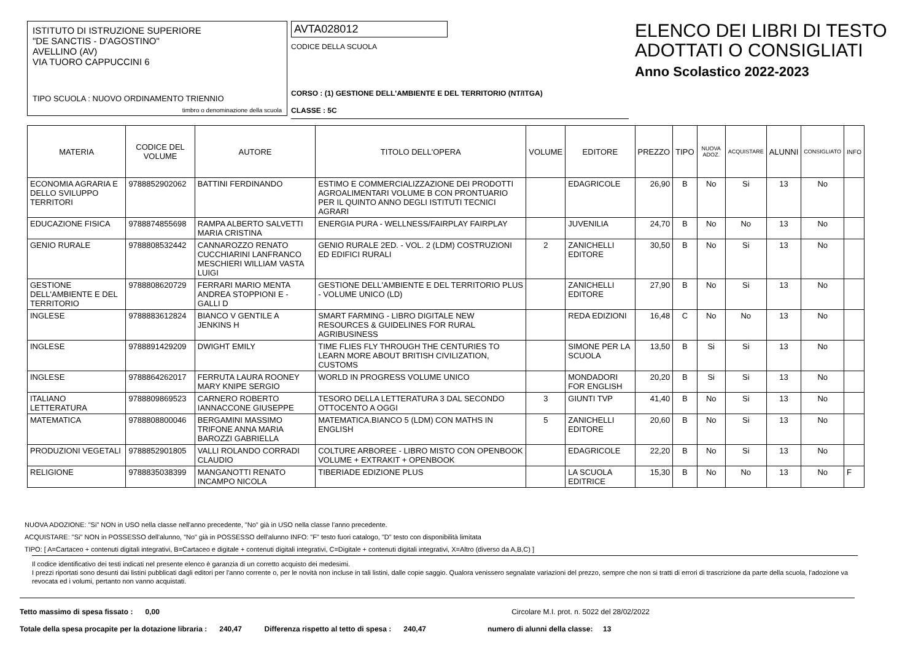ISTITUTO DI ISTRUZIONE SUPERIORE
"DE SANCTIS - D'AGOSTINO"
AVELLINO (AV)
VIA TUORO CAPPUCCINI 6
TIPO SCUOLA : NUOVO ORDINAMENTO TRIENNIO
timbro o denominazione della scuola
AVTA028012
CODICE DELLA SCUOLA
CORSO : (1) GESTIONE DELL'AMBIENTE E DEL TERRITORIO (NT/ITGA)
CLASSE : 5C
ELENCO DEI LIBRI DI TESTO
ADOTTATI O CONSIGLIATI
Anno Scolastico 2022-2023
| MATERIA | CODICE DEL VOLUME | AUTORE | TITOLO DELL'OPERA | VOLUME | EDITORE | PREZZO | TIPO | NUOVA ADOZ. | ACQUISTARE | ALUNNI | CONSIGLIATO | INFO |
| --- | --- | --- | --- | --- | --- | --- | --- | --- | --- | --- | --- | --- |
| ECONOMIA AGRARIA E DELLO SVILUPPO TERRITORI | 9788852902062 | BATTINI FERDINANDO | ESTIMO E COMMERCIALIZZAZIONE DEI PRODOTTI AGROALIMENTARI VOLUME B CON PRONTUARIO PER IL QUINTO ANNO DEGLI ISTITUTI TECNICI AGRARI | | EDAGRICOLE | 26,90 | B | No | Si | 13 | No | |
| EDUCAZIONE FISICA | 9788874855698 | RAMPA ALBERTO SALVETTI MARIA CRISTINA | ENERGIA PURA - WELLNESS/FAIRPLAY FAIRPLAY | | JUVENILIA | 24,70 | B | No | No | 13 | No | |
| GENIO RURALE | 9788808532442 | CANNAROZZO RENATO CUCCHIARINI LANFRANCO MESCHIERI WILLIAM VASTA LUIGI | GENIO RURALE 2ED. - VOL. 2 (LDM) COSTRUZIONI ED EDIFICI RURALI | 2 | ZANICHELLI EDITORE | 30,50 | B | No | Si | 13 | No | |
| GESTIONE DELL'AMBIENTE E DEL TERRITORIO | 9788808620729 | FERRARI MARIO MENTA ANDREA STOPPIONI E - GALLI D | GESTIONE DELL'AMBIENTE E DEL TERRITORIO PLUS - VOLUME UNICO (LD) | | ZANICHELLI EDITORE | 27,90 | B | No | Si | 13 | No | |
| INGLESE | 9788883612824 | BIANCO V GENTILE A JENKINS H | SMART FARMING - LIBRO DIGITALE NEW RESOURCES & GUIDELINES FOR RURAL AGRIBUSINESS | | REDA EDIZIONI | 16,48 | C | No | No | 13 | No | |
| INGLESE | 9788891429209 | DWIGHT EMILY | TIME FLIES FLY THROUGH THE CENTURIES TO LEARN MORE ABOUT BRITISH CIVILIZATION, CUSTOMS | | SIMONE PER LA SCUOLA | 13,50 | B | Si | Si | 13 | No | |
| INGLESE | 9788864262017 | FERRUTA LAURA ROONEY MARY KNIPE SERGIO | WORLD IN PROGRESS VOLUME UNICO | | MONDADORI FOR ENGLISH | 20,20 | B | Si | Si | 13 | No | |
| ITALIANO LETTERATURA | 9788809869523 | CARNERO ROBERTO IANNACCONE GIUSEPPE | TESORO DELLA LETTERATURA 3 DAL SECONDO OTTOCENTO A OGGI | 3 | GIUNTI TVP | 41,40 | B | No | Si | 13 | No | |
| MATEMATICA | 9788808800046 | BERGAMINI MASSIMO TRIFONE ANNA MARIA BAROZZI GABRIELLA | MATEMATICA.BIANCO 5 (LDM) CON MATHS IN ENGLISH | 5 | ZANICHELLI EDITORE | 20,60 | B | No | Si | 13 | No | |
| PRODUZIONI VEGETALI | 9788852901805 | VALLI ROLANDO CORRADI CLAUDIO | COLTURE ARBOREE - LIBRO MISTO CON OPENBOOK VOLUME + EXTRAKIT + OPENBOOK | | EDAGRICOLE | 22,20 | B | No | Si | 13 | No | |
| RELIGIONE | 9788835038399 | MANGANOTTI RENATO INCAMPO NICOLA | TIBERIADE EDIZIONE PLUS | | LA SCUOLA EDITRICE | 15,30 | B | No | No | 13 | No | F |
NUOVA ADOZIONE: "Si" NON in USO nella classe nell'anno precedente, "No" già in USO nella classe l'anno precedente.
ACQUISTARE: "Si" NON in POSSESSO dell'alunno, "No" già in POSSESSO dell'alunno INFO: "F" testo fuori catalogo, "D" testo con disponibilità limitata
TIPO: [ A=Cartaceo + contenuti digitali integrativi, B=Cartaceo e digitale + contenuti digitali integrativi, C=Digitale + contenuti digitali integrativi, X=Altro (diverso da A,B,C) ]
Il codice identificativo dei testi indicati nel presente elenco è garanzia di un corretto acquisto dei medesimi.
I prezzi riportati sono desunti dai listini pubblicati dagli editori per l'anno corrente o, per le novità non incluse in tali listini, dalle copie saggio. Qualora venissero segnalate variazioni del prezzo, sempre che non si tratti di errori di trascrizione da parte della scuola, l'adozione va revocata ed i volumi, pertanto non vanno acquistati.
Tetto massimo di spesa fissato : 0,00 Circolare M.I. prot. n. 5022 del 28/02/2022
Totale della spesa procapite per la dotazione libraria : 240,47 Differenza rispetto al tetto di spesa : 240,47 numero di alunni della classe: 13